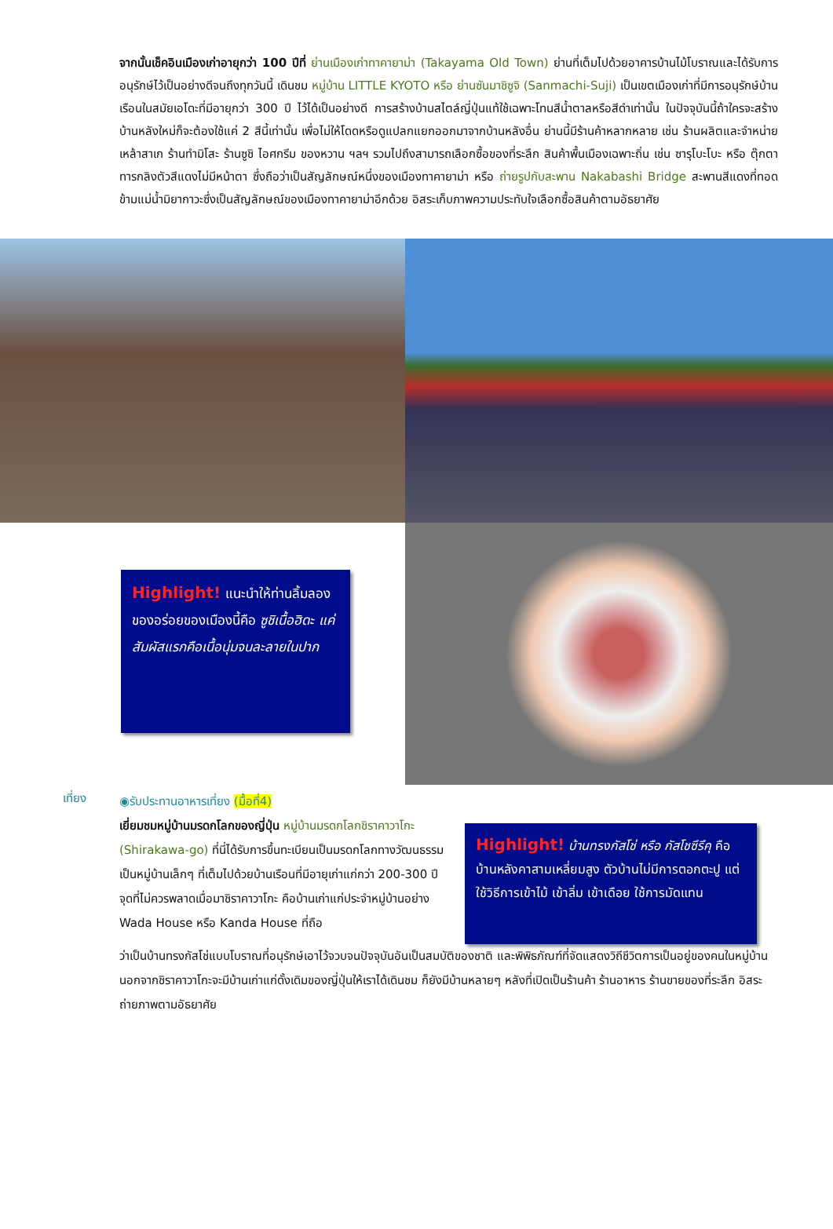จากนั้นเช็คอินเมืองเก่าอายุกว่า 100 ปีที่ ย่านเมืองเก่าทาคายาม่า (Takayama Old Town) ย่านที่เต็มไปด้วยอาคารบ้านไม้โบราณและได้รับการอนุรักษ์ไว้เป็นอย่างดีจนถึงทุกวันนี้ เดินชม หมู่บ้าน LITTLE KYOTO หรือ ย่านซันมาชิซูจิ (Sanmachi-Suji) เป็นเขตเมืองเก่าที่มีการอนุรักษ์บ้านเรือนในสมัยเอโดะที่มีอายุกว่า 300 ปี ไว้ได้เป็นอย่างดี การสร้างบ้านสไตล์ญี่ปุ่นแท้ใช้เฉพาะโทนสีน้ำตาลหรือสีดำเท่านั้น ในปัจจุบันนี้ถ้าใครจะสร้างบ้านหลังใหม่ก็จะต้องใช้แค่ 2 สีนี้เท่านั้น เพื่อไม่ให้โดดหรือดูแปลกแยกออกมาจากบ้านหลังอื่น ย่านนี้มีร้านค้าหลากหลาย เช่น ร้านผลิตและจำหน่ายเหล้าสาเก ร้านทำมิโสะ ร้านซูชิ ไอศกรีม ของหวาน ฯลฯ รวมไปถึงสามารถเลือกซื้อของที่ระลึก สินค้าพื้นเมืองเฉพาะถิ่น เช่น ซารุโบะโบะ หรือ ตุ๊กตาทารกลิงตัวสีแดงไม่มีหน้าตา ซึ่งถือว่าเป็นสัญลักษณ์หนึ่งของเมืองทาคายาม่า หรือ ถ่ายรูปกับสะพาน Nakabashi Bridge สะพานสีแดงที่ทอดข้ามแม่น้ำมิยากาวะซึ่งเป็นสัญลักษณ์ของเมืองทาคายาม่าอีกด้วย อิสระเก็บภาพความประทับใจเลือกซื้อสินค้าตามอัธยาศัย
Highlight! แนะนำให้ท่านลิ้มลองของอร่อยของเมืองนี้คือ ซูชิเนื้อฮิดะ แค่สัมผัสแรกคือเนื้อนุ่มจนละลายในปาก
เที่ยง
◉รับประทานอาหารเที่ยง (มื้อที่4)
เยี่ยมชมหมู่บ้านมรดกโลกของญี่ปุ่น หมู่บ้านมรดกโลกชิราคาวาโกะ (Shirakawa-go) ที่นี่ได้รับการขึ้นทะเบียนเป็นมรดกโลกทางวัฒนธรรม เป็นหมู่บ้านเล็กๆ ที่เต็มไปด้วยบ้านเรือนที่มีอายุเก่าแก่กว่า 200-300 ปี จุดที่ไม่ควรพลาดเมื่อมาชิราคาวาโกะ คือบ้านเก่าแก่ประจำหมู่บ้านอย่าง Wada House หรือ Kanda House ที่ถือ
Highlight! บ้านทรงกัสโช่ หรือ กัสโชซึรึคุ คือบ้านหลังคาสามเหลี่ยมสูง ตัวบ้านไม่มีการตอกตะปู แต่ใช้วิธีการเข้าไม้ เข้าลิ่ม เข้าเดือย ใช้การมัดแทน
ว่าเป็นบ้านทรงกัสโช่แบบโบราณที่อนุรักษ์เอาไว้จวบจนปัจจุบันอันเป็นสมบัติของชาติ และพิพิธภัณฑ์ที่จัดแสดงวิถีชีวิตการเป็นอยู่ของคนในหมู่บ้าน นอกจากชิราคาวาโกะจะมีบ้านเก่าแก่ดั้งเดิมของญี่ปุ่นให้เราได้เดินชม ก็ยังมีบ้านหลายๆ หลังที่เปิดเป็นร้านค้า ร้านอาหาร ร้านขายของที่ระลึก อิสระถ่ายภาพตามอัธยาศัย